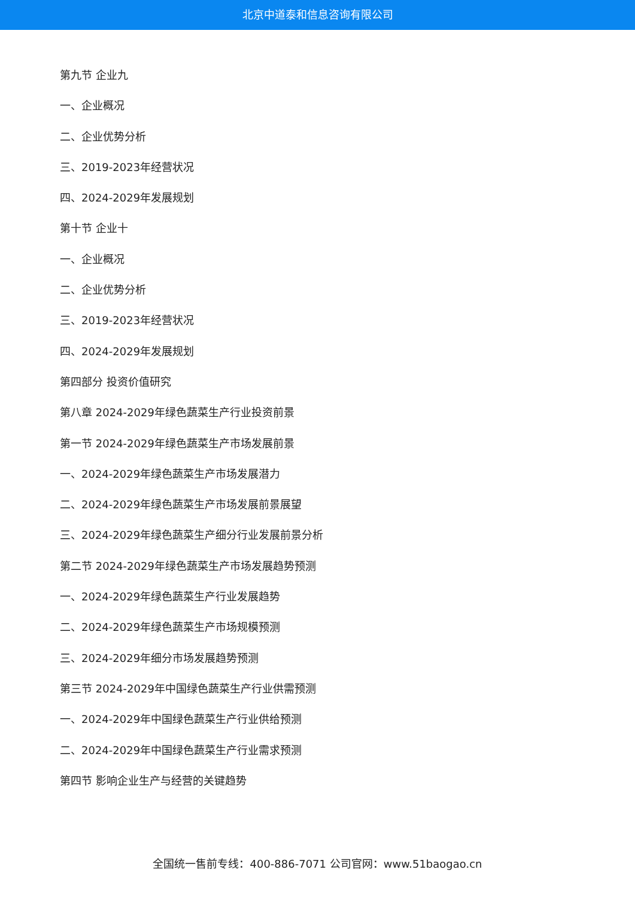北京中道泰和信息咨询有限公司
第九节 企业九
一、企业概况
二、企业优势分析
三、2019-2023年经营状况
四、2024-2029年发展规划
第十节 企业十
一、企业概况
二、企业优势分析
三、2019-2023年经营状况
四、2024-2029年发展规划
第四部分 投资价值研究
第八章 2024-2029年绿色蔬菜生产行业投资前景
第一节 2024-2029年绿色蔬菜生产市场发展前景
一、2024-2029年绿色蔬菜生产市场发展潜力
二、2024-2029年绿色蔬菜生产市场发展前景展望
三、2024-2029年绿色蔬菜生产细分行业发展前景分析
第二节 2024-2029年绿色蔬菜生产市场发展趋势预测
一、2024-2029年绿色蔬菜生产行业发展趋势
二、2024-2029年绿色蔬菜生产市场规模预测
三、2024-2029年细分市场发展趋势预测
第三节 2024-2029年中国绿色蔬菜生产行业供需预测
一、2024-2029年中国绿色蔬菜生产行业供给预测
二、2024-2029年中国绿色蔬菜生产行业需求预测
第四节 影响企业生产与经营的关键趋势
全国统一售前专线：400-886-7071 公司官网：www.51baogao.cn